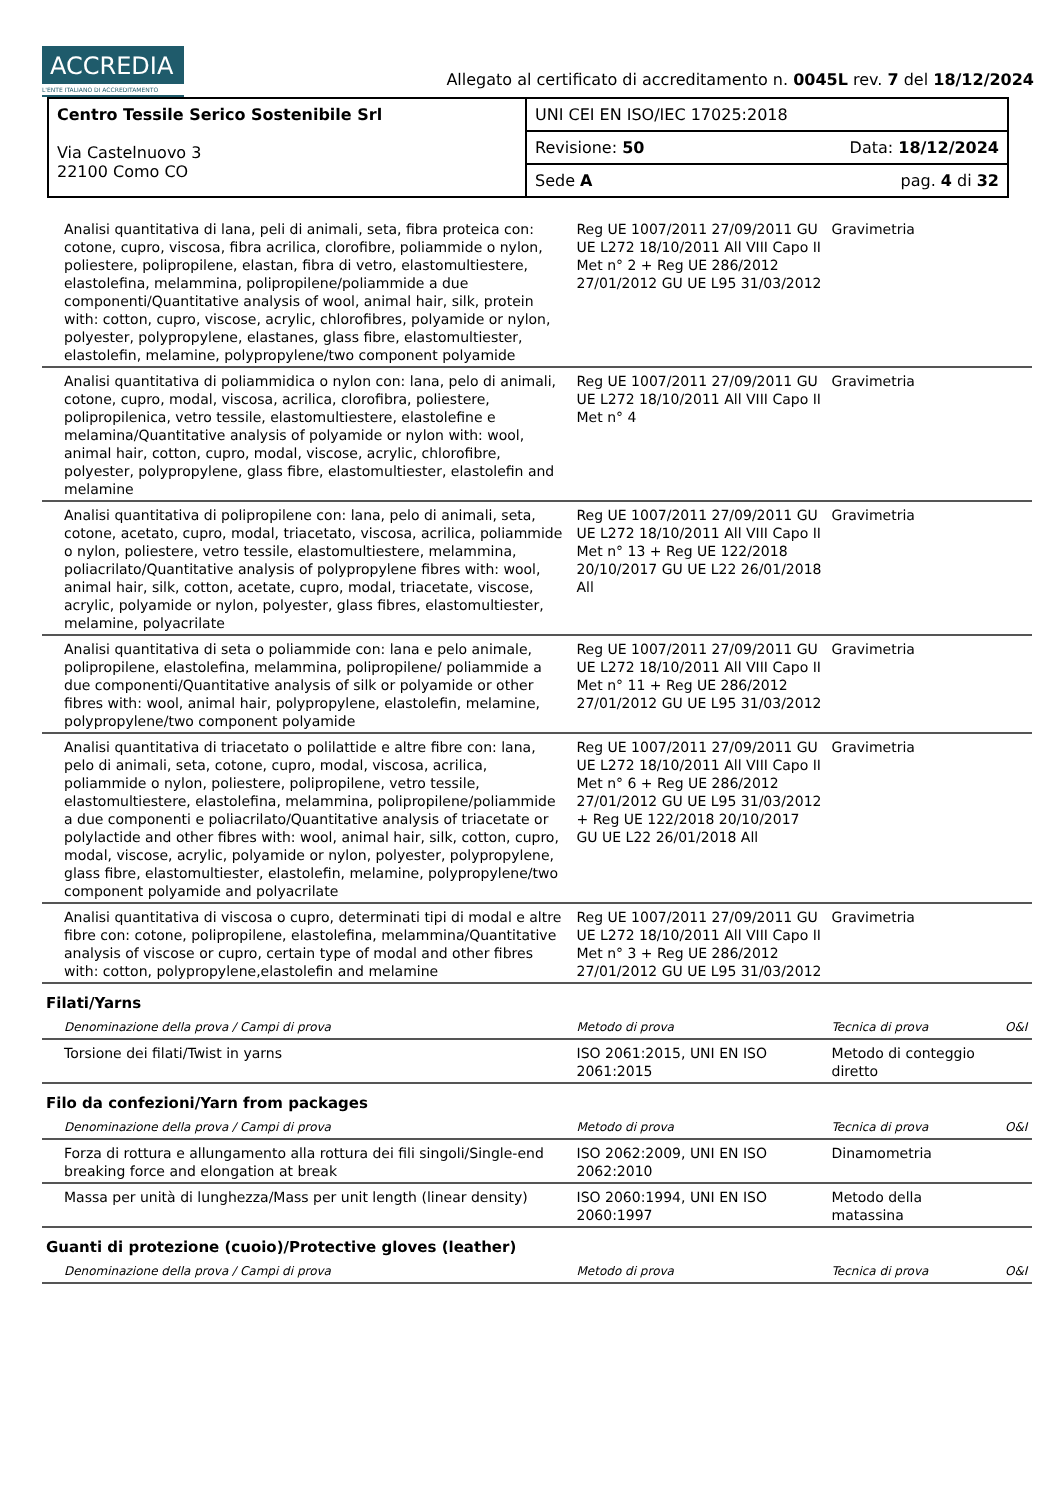ACCREDIA L'ENTE ITALIANO DI ACCREDITAMENTO
Allegato al certificato di accreditamento n. 0045L rev. 7 del 18/12/2024
| Centro Tessile Serico Sostenibile Srl Via Castelnuovo 3 22100 Como CO | UNI CEI EN ISO/IEC 17025:2018 |
| | Revisione: 50 Data: 18/12/2024 |
| | Sede A pag. 4 di 32 |
| Analisi quantitativa di lana, peli di animali, seta, fibra proteica con: cotone, cupro, viscosa, fibra acrilica, clorofibre, poliammide o nylon, poliestere, polipropilene, elastan, fibra di vetro, elastomultiestere, elastolefina, melammina, polipropilene/poliammide a due componenti/Quantitative analysis of wool, animal hair, silk, protein with: cotton, cupro, viscose, acrylic, chlorofibres, polyamide or nylon, polyester, polypropylene, elastanes, glass fibre, elastomultiester, elastolefin, melamine, polypropylene/two component polyamide | Reg UE 1007/2011 27/09/2011 GU UE L272 18/10/2011 All VIII Capo II Met n° 2 + Reg UE 286/2012 27/01/2012 GU UE L95 31/03/2012 | Gravimetria | |
| Analisi quantitativa di poliammidica o nylon con: lana, pelo di animali, cotone, cupro, modal, viscosa, acrilica, clorofibra, poliestere, polipropilenica, vetro tessile, elastomultiestere, elastolefine e melamina/Quantitative analysis of polyamide or nylon with: wool, animal hair, cotton, cupro, modal, viscose, acrylic, chlorofibre, polyester, polypropylene, glass fibre, elastomultiester, elastolefin and melamine | Reg UE 1007/2011 27/09/2011 GU UE L272 18/10/2011 All VIII Capo II Met n° 4 | Gravimetria | |
| Analisi quantitativa di polipropilene con: lana, pelo di animali, seta, cotone, acetato, cupro, modal, triacetato, viscosa, acrilica, poliammide o nylon, poliestere, vetro tessile, elastomultiestere, melammina, poliacrilato/Quantitative analysis of polypropylene fibres with: wool, animal hair, silk, cotton, acetate, cupro, modal, triacetate, viscose, acrylic, polyamide or nylon, polyester, glass fibres, elastomultiester, melamine, polyacrilate | Reg UE 1007/2011 27/09/2011 GU UE L272 18/10/2011 All VIII Capo II Met n° 13 + Reg UE 122/2018 20/10/2017 GU UE L22 26/01/2018 All | Gravimetria | |
| Analisi quantitativa di seta o poliammide con: lana e pelo animale, polipropilene, elastolefina, melammina, polipropilene/ poliammide a due componenti/Quantitative analysis of silk or polyamide or other fibres with: wool, animal hair, polypropylene, elastolefin, melamine, polypropylene/two component polyamide | Reg UE 1007/2011 27/09/2011 GU UE L272 18/10/2011 All VIII Capo II Met n° 11 + Reg UE 286/2012 27/01/2012 GU UE L95 31/03/2012 | Gravimetria | |
| Analisi quantitativa di triacetato o polilattide e altre fibre con: lana, pelo di animali, seta, cotone, cupro, modal, viscosa, acrilica, poliammide o nylon, poliestere, polipropilene, vetro tessile, elastomultiestere, elastolefina, melammina, polipropilene/poliammide a due componenti e poliacrilato/Quantitative analysis of triacetate or polylactide and other fibres with: wool, animal hair, silk, cotton, cupro, modal, viscose, acrylic, polyamide or nylon, polyester, polypropylene, glass fibre, elastomultiester, elastolefin, melamine, polypropylene/two component polyamide and polyacrilate | Reg UE 1007/2011 27/09/2011 GU UE L272 18/10/2011 All VIII Capo II Met n° 6 + Reg UE 286/2012 27/01/2012 GU UE L95 31/03/2012 + Reg UE 122/2018 20/10/2017 GU UE L22 26/01/2018 All | Gravimetria | |
| Analisi quantitativa di viscosa o cupro, determinati tipi di modal e altre fibre con: cotone, polipropilene, elastolefina, melammina/Quantitative analysis of viscose or cupro, certain type of modal and other fibres with: cotton, polypropylene,elastolefin and melamine | Reg UE 1007/2011 27/09/2011 GU UE L272 18/10/2011 All VIII Capo II Met n° 3 + Reg UE 286/2012 27/01/2012 GU UE L95 31/03/2012 | Gravimetria | |
| Filati/Yarns | | | |
| Denominazione della prova / Campi di prova | Metodo di prova | Tecnica di prova | O&I |
| Torsione dei filati/Twist in yarns | ISO 2061:2015, UNI EN ISO 2061:2015 | Metodo di conteggio diretto | |
| Filo da confezioni/Yarn from packages | | | |
| Denominazione della prova / Campi di prova | Metodo di prova | Tecnica di prova | O&I |
| Forza di rottura e allungamento alla rottura dei fili singoli/Single-end breaking force and elongation at break | ISO 2062:2009, UNI EN ISO 2062:2010 | Dinamometria | |
| Massa per unità di lunghezza/Mass per unit length (linear density) | ISO 2060:1994, UNI EN ISO 2060:1997 | Metodo della matassina | |
| Guanti di protezione (cuoio)/Protective gloves (leather) | | | |
| Denominazione della prova / Campi di prova | Metodo di prova | Tecnica di prova | O&I |